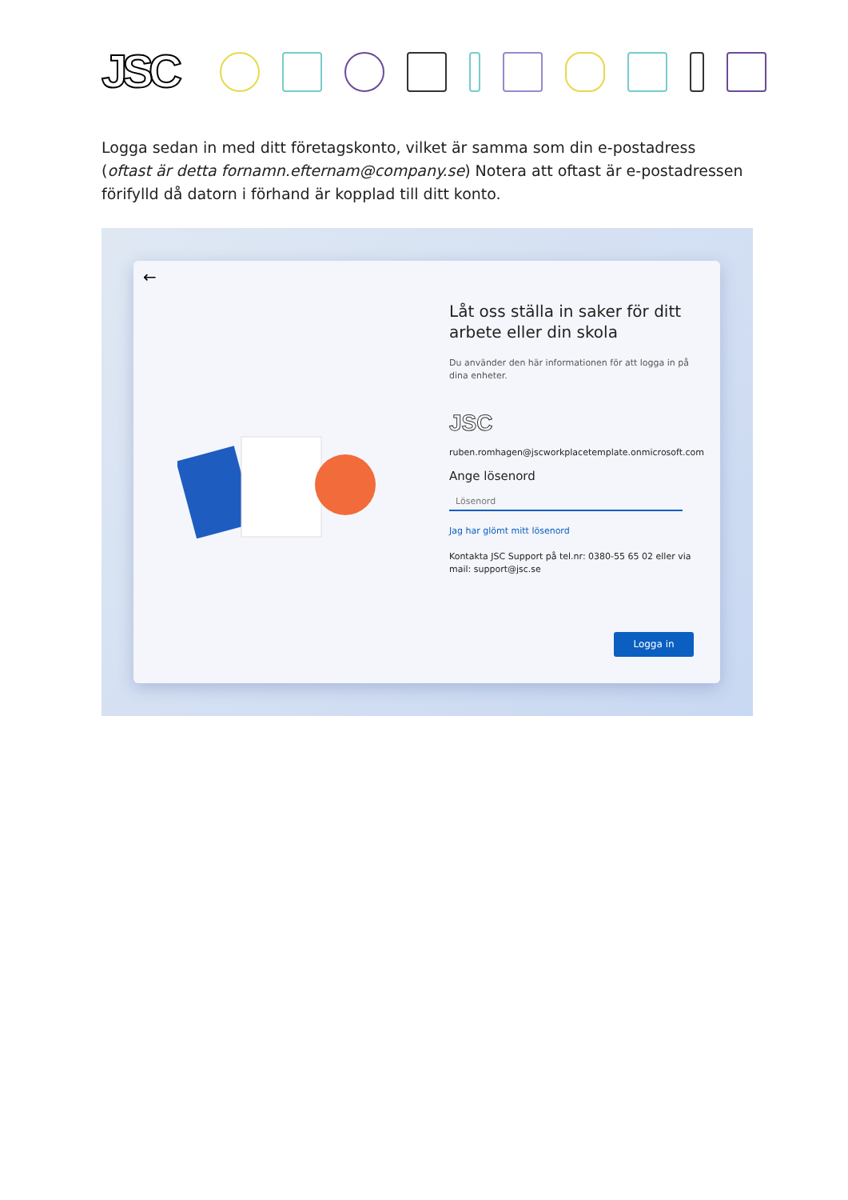JSC
Logga sedan in med ditt företagskonto, vilket är samma som din e-postadress (oftast är detta fornamn.efternam@company.se) Notera att oftast är e-postadressen förifylld då datorn i förhand är kopplad till ditt konto.
←
Låt oss ställa in saker för ditt arbete eller din skola
Du använder den här informationen för att logga in på dina enheter.
JSC
ruben.romhagen@jscworkplacetemplate.onmicrosoft.com
Ange lösenord
Lösenord
Jag har glömt mitt lösenord
Kontakta JSC Support på tel.nr: 0380-55 65 02 eller via mail: support@jsc.se
Logga in